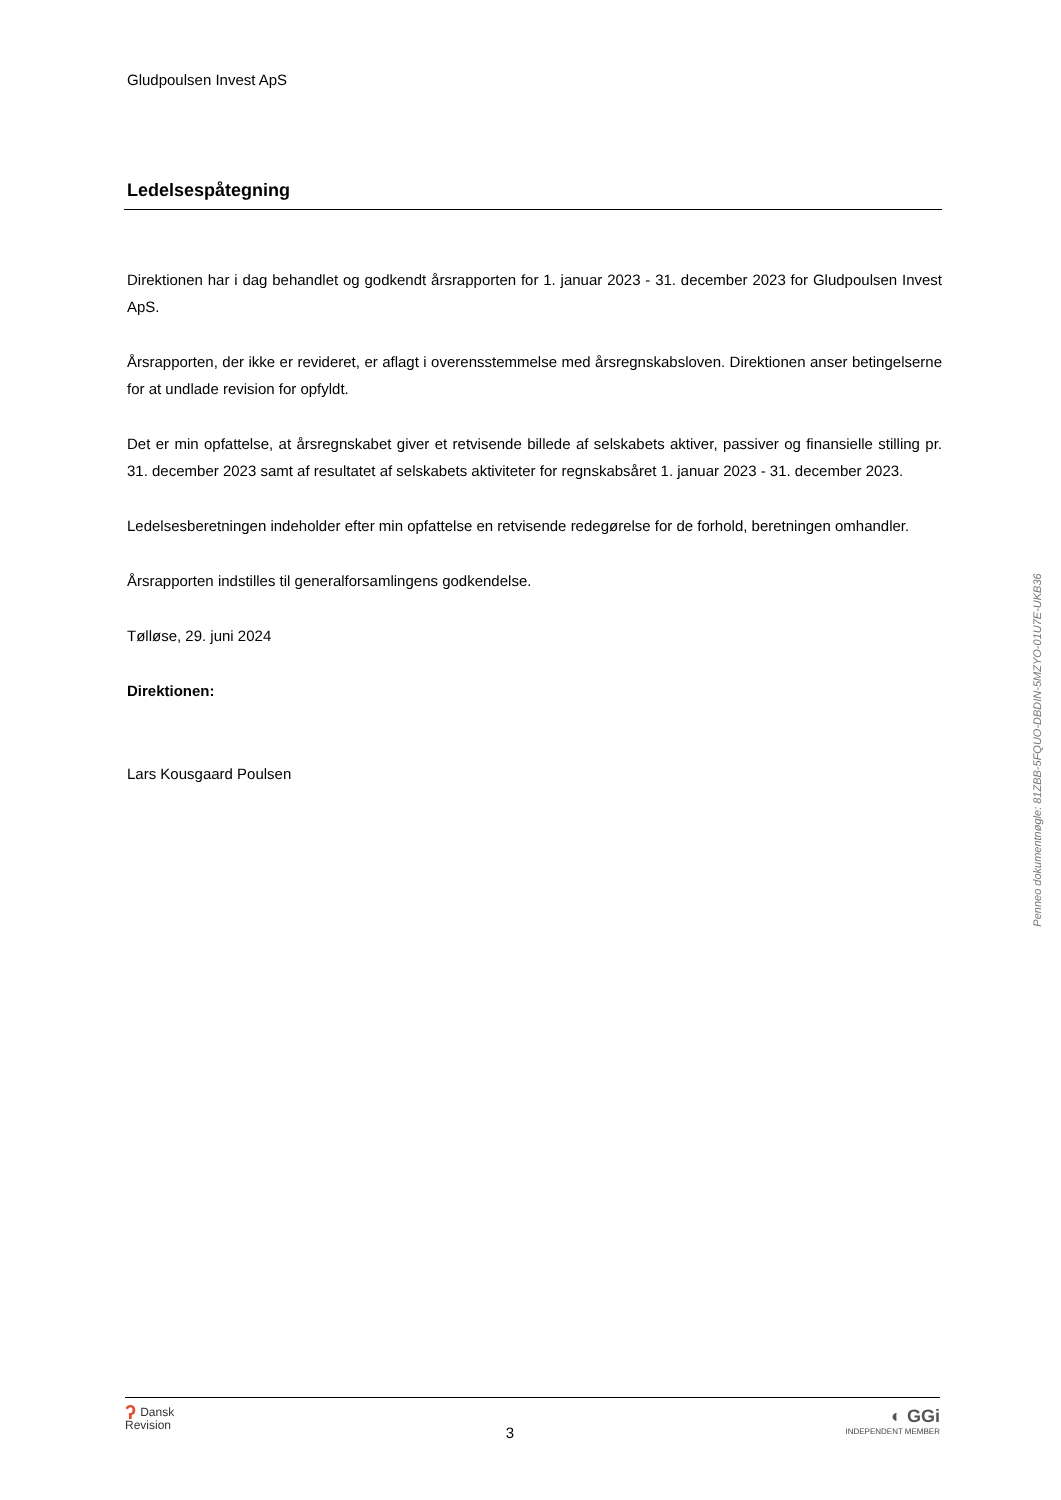Gludpoulsen Invest ApS
Ledelsespåtegning
Direktionen har i dag behandlet og godkendt årsrapporten for 1. januar 2023 - 31. december 2023 for Gludpoulsen Invest ApS.
Årsrapporten, der ikke er revideret, er aflagt i overensstemmelse med årsregnskabsloven. Direktionen anser betingelserne for at undlade revision for opfyldt.
Det er min opfattelse, at årsregnskabet giver et retvisende billede af selskabets aktiver, passiver og finansielle stilling pr. 31. december 2023 samt af resultatet af selskabets aktiviteter for regnskabsåret 1. januar 2023 - 31. december 2023.
Ledelsesberetningen indeholder efter min opfattelse en retvisende redegørelse for de forhold, beretningen omhandler.
Årsrapporten indstilles til generalforsamlingens godkendelse.
Tølløse, 29. juni 2024
Direktionen:
Lars Kousgaard Poulsen
Penneo dokumentnøgle: 81ZBB-5FQUO-DBDIN-5MZYO-01U7E-UKB36
ʔDansk
Revision
3
◐ GGi
INDEPENDENT MEMBER